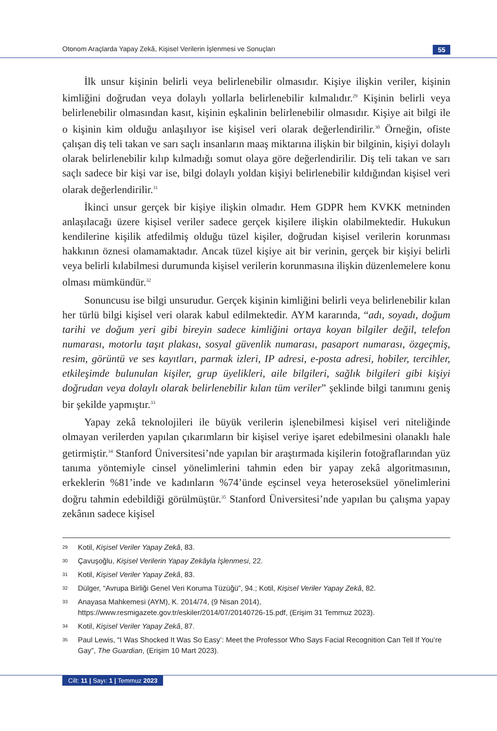Otonom Araçlarda Yapay Zekâ, Kişisel Verilerin İşlenmesi ve Sonuçları 55
İlk unsur kişinin belirli veya belirlenebilir olmasıdır. Kişiye ilişkin veriler, kişinin kimliğini doğrudan veya dolaylı yollarla belirlenebilir kılmalıdır.<sup>29</sup> Kişinin belirli veya belirlenebilir olmasından kasıt, kişinin eşkalinin belirlenebilir olmasıdır. Kişiye ait bilgi ile o kişinin kim olduğu anlaşılıyor ise kişisel veri olarak değerlendirilir.<sup>30</sup> Örneğin, ofiste çalışan diş teli takan ve sarı saçlı insanların maaş miktarına ilişkin bir bilginin, kişiyi dolaylı olarak belirlenebilir kılıp kılmadığı somut olaya göre değerlendirilir. Diş teli takan ve sarı saçlı sadece bir kişi var ise, bilgi dolaylı yoldan kişiyi belirlenebilir kıldığından kişisel veri olarak değerlendirilir.<sup>31</sup>
İkinci unsur gerçek bir kişiye ilişkin olmadır. Hem GDPR hem KVKK metninden anlaşılacağı üzere kişisel veriler sadece gerçek kişilere ilişkin olabilmektedir. Hukukun kendilerine kişilik atfedilmiş olduğu tüzel kişiler, doğrudan kişisel verilerin korunması hakkının öznesi olamamaktadır. Ancak tüzel kişiye ait bir verinin, gerçek bir kişiyi belirli veya belirli kılabilmesi durumunda kişisel verilerin korunmasına ilişkin düzenlemelere konu olması mümkündür.<sup>32</sup>
Sonuncusu ise bilgi unsurudur. Gerçek kişinin kimliğini belirli veya belirlenebilir kılan her türlü bilgi kişisel veri olarak kabul edilmektedir. AYM kararında, “adı, soyadı, doğum tarihi ve doğum yeri gibi bireyin sadece kimliğini ortaya koyan bilgiler değil, telefon numarası, motorlu taşıt plakası, sosyal güvenlik numarası, pasaport numarası, özgeçmiş, resim, görüntü ve ses kayıtları, parmak izleri, IP adresi, e-posta adresi, hobiler, tercihler, etkileşimde bulunulan kişiler, grup üyelikleri, aile bilgileri, sağlık bilgileri gibi kişiyi doğrudan veya dolaylı olarak belirlenebilir kılan tüm veriler” şeklinde bilgi tanımını geniş bir şekilde yapmıştır.<sup>33</sup>
Yapay zekâ teknolojileri ile büyük verilerin işlenebilmesi kişisel veri niteliğinde olmayan verilerden yapılan çıkarımların bir kişisel veriye işaret edebilmesini olanaklı hale getirmiştir.<sup>34</sup> Stanford Üniversitesi’nde yapılan bir araştırmada kişilerin fotoğraflarından yüz tanıma yöntemiyle cinsel yönelimlerini tahmin eden bir yapay zekâ algoritmasının, erkeklerin %81’inde ve kadınların %74’ünde eşcinsel veya heteroseksüel yönelimlerini doğru tahmin edebildiği görülmüştür.<sup>35</sup> Stanford Üniversitesi’nde yapılan bu çalışma yapay zekânın sadece kişisel
29 Kotil, Kişisel Veriler Yapay Zekâ, 83.
30 Çavuşoğlu, Kişisel Verilerin Yapay Zekâyla İşlenmesi, 22.
31 Kotil, Kişisel Veriler Yapay Zekâ, 83.
32 Dülger, “Avrupa Birliği Genel Veri Koruma Tüzüğü”, 94.; Kotil, Kişisel Veriler Yapay Zekâ, 82.
33 Anayasa Mahkemesi (AYM), K. 2014/74, (9 Nisan 2014), https://www.resmigazete.gov.tr/eskiler/2014/07/20140726-15.pdf, (Erişim 31 Temmuz 2023).
34 Kotil, Kişisel Veriler Yapay Zekâ, 87.
35 Paul Lewis, “I Was Shocked It Was So Easy’: Meet the Professor Who Says Facial Recognition Can Tell If You’re Gay”, The Guardian, (Erişim 10 Mart 2023).
Cilt: 11 | Sayı: 1 | Temmuz 2023